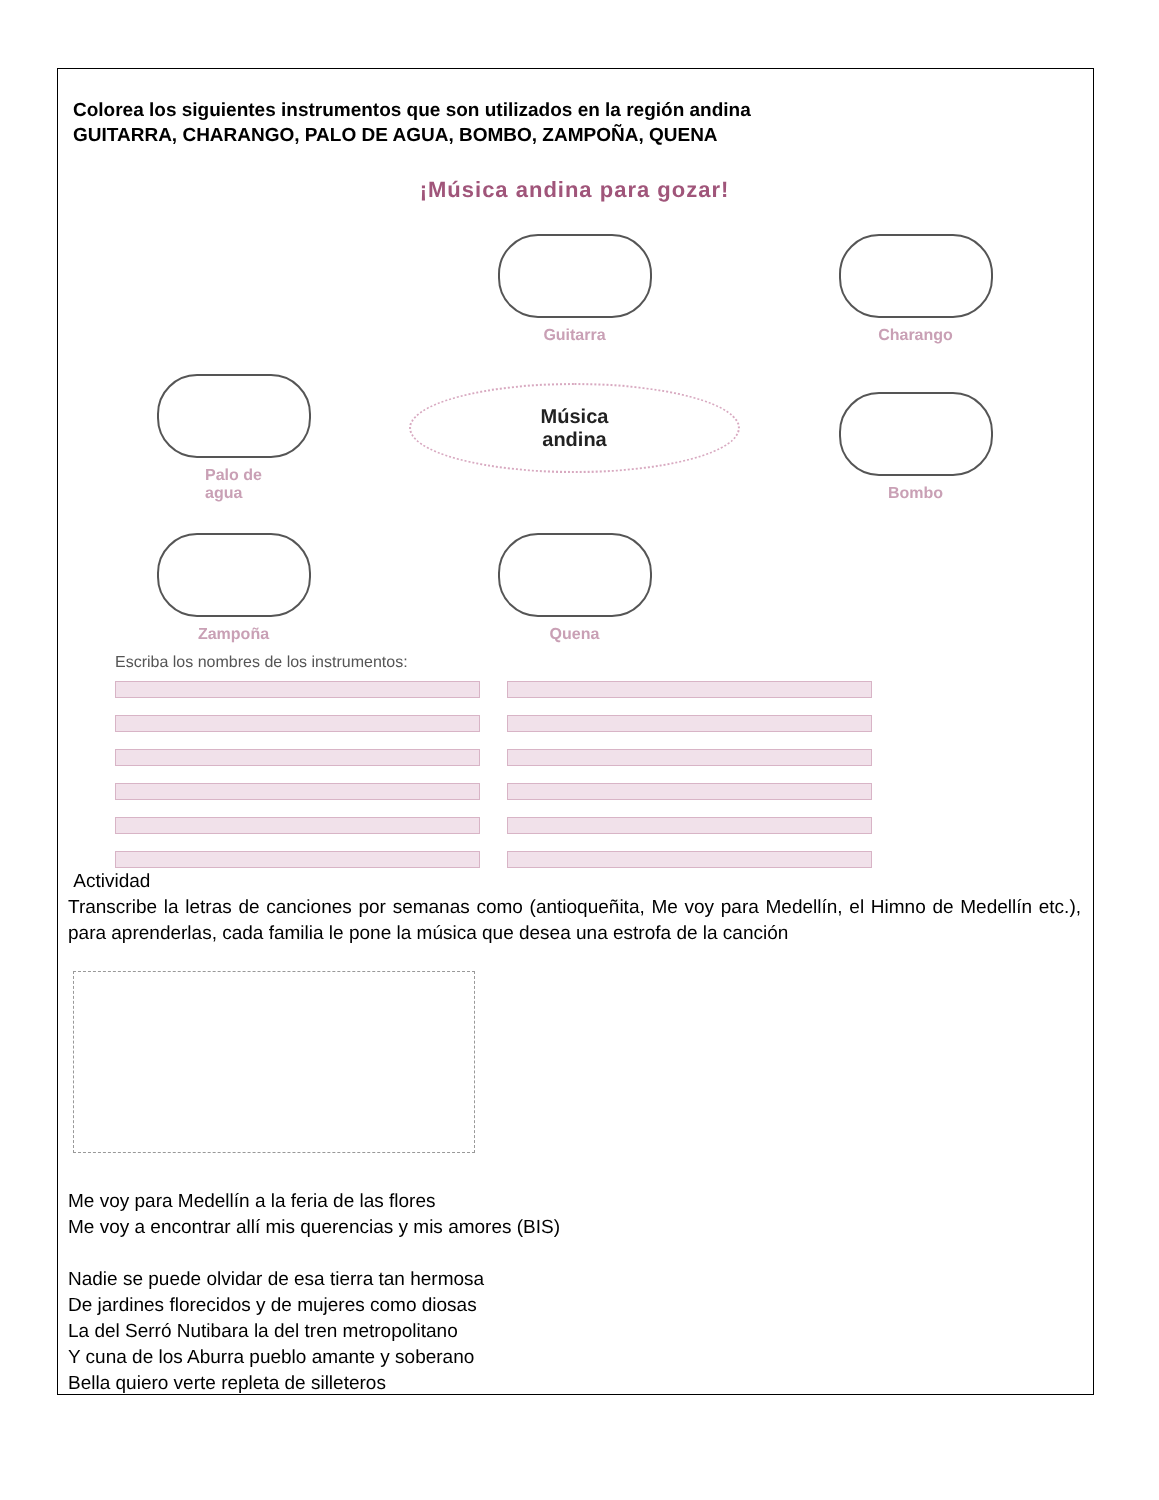Colorea los siguientes instrumentos que son utilizados en la región andina
GUITARRA, CHARANGO, PALO DE AGUA, BOMBO, ZAMPOÑA, QUENA
¡Música andina para gozar!
Guitarra
Charango
Palo de
agua
Música
andina
Bombo
Zampoña
Quena
Escriba los nombres de los instrumentos:
Actividad
Transcribe la letras de canciones por semanas como (antioqueñita, Me voy para Medellín, el Himno de Medellín etc.), para aprenderlas, cada familia le pone la música que desea una estrofa de la canción
Me voy para Medellín a la feria de las flores
Me voy a encontrar allí mis querencias y mis amores (BIS)
Nadie se puede olvidar de esa tierra tan hermosa
De jardines florecidos y de mujeres como diosas
La del Serró Nutibara la del tren metropolitano
Y cuna de los Aburra pueblo amante y soberano
Bella quiero verte repleta de silleteros